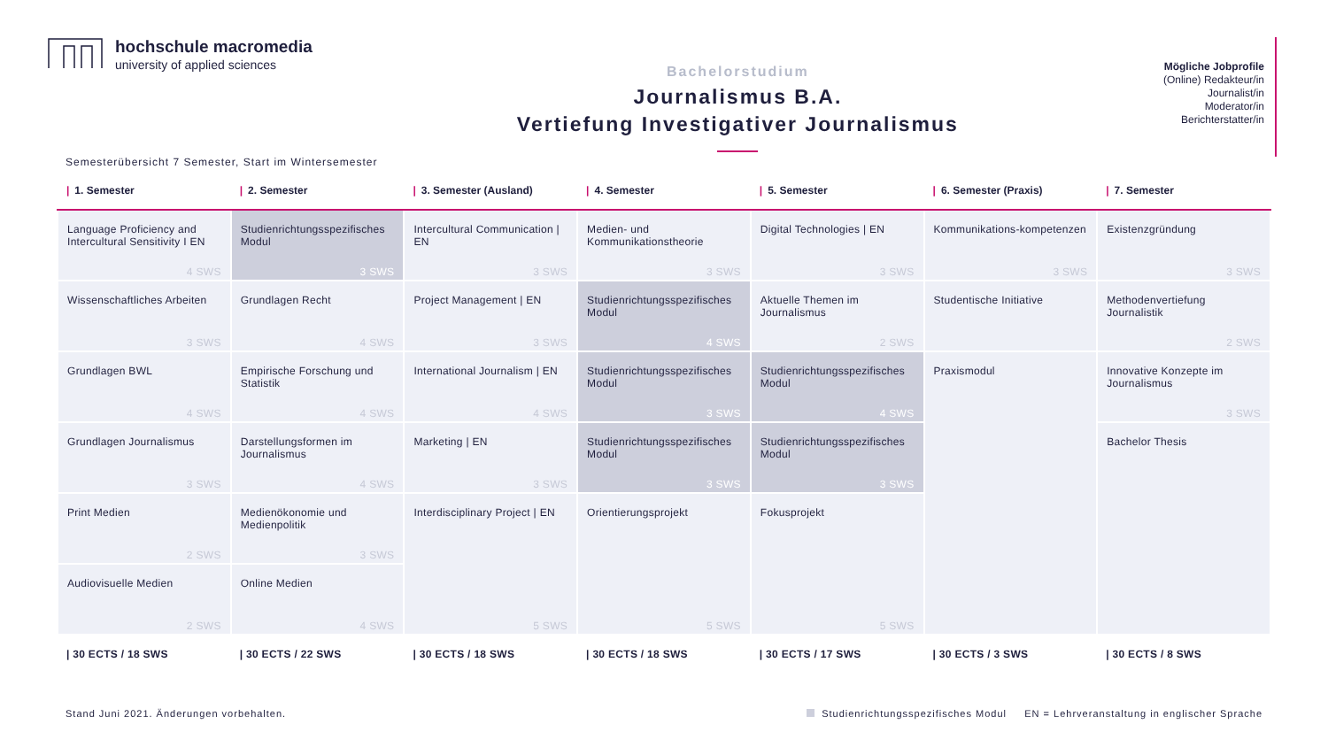hochschule macromedia
university of applied sciences
Bachelorstudium
Journalismus B.A.
Vertiefung Investigativer Journalismus
Mögliche Jobprofile
(Online) Redakteur/in
Journalist/in
Moderator/in
Berichterstatter/in
Semesterübersicht 7 Semester, Start im Wintersemester
| / 1. Semester | / 2. Semester | / 3. Semester (Ausland) | / 4. Semester | / 5. Semester | / 6. Semester (Praxis) | / 7. Semester |
| --- | --- | --- | --- | --- | --- | --- |
| Language Proficiency and Intercultural Sensitivity I EN 4 SWS | Studienrichtungsspezifisches Modul 3 SWS | Intercultural Communication / EN 3 SWS | Medien- und Kommunikationstheorie 3 SWS | Digital Technologies / EN 3 SWS | Kommunikations-kompetenzen 3 SWS | Existenzgründung 3 SWS |
| Wissenschaftliches Arbeiten 3 SWS | Grundlagen Recht 4 SWS | Project Management / EN 3 SWS | Studienrichtungsspezifisches Modul 4 SWS | Aktuelle Themen im Journalismus 2 SWS | Studentische Initiative | Methodenvertiefung Journalistik 2 SWS |
| Grundlagen BWL 4 SWS | Empirische Forschung und Statistik 4 SWS | International Journalism / EN 4 SWS | Studienrichtungsspezifisches Modul 3 SWS | Studienrichtungsspezifisches Modul 4 SWS | Praxismodul | Innovative Konzepte im Journalismus 3 SWS |
| Grundlagen Journalismus 3 SWS | Darstellungsformen im Journalismus 4 SWS | Marketing / EN 3 SWS | Studienrichtungsspezifisches Modul 3 SWS | Studienrichtungsspezifisches Modul 3 SWS | | Bachelor Thesis |
| Print Medien 2 SWS | Medienökonomie und Medienpolitik 3 SWS | Interdisciplinary Project / EN 5 SWS | Orientierungsprojekt 5 SWS | Fokusprojekt 5 SWS | | |
| Audiovisuelle Medien 2 SWS | Online Medien 4 SWS | | | | | |
| / 30 ECTS / 18 SWS | / 30 ECTS / 22 SWS | / 30 ECTS / 18 SWS | / 30 ECTS / 18 SWS | / 30 ECTS / 17 SWS | / 30 ECTS / 3 SWS | / 30 ECTS / 8 SWS |
Stand Juni 2021. Änderungen vorbehalten. Studienrichtungsspezifisches Modul EN = Lehrveranstaltung in englischer Sprache